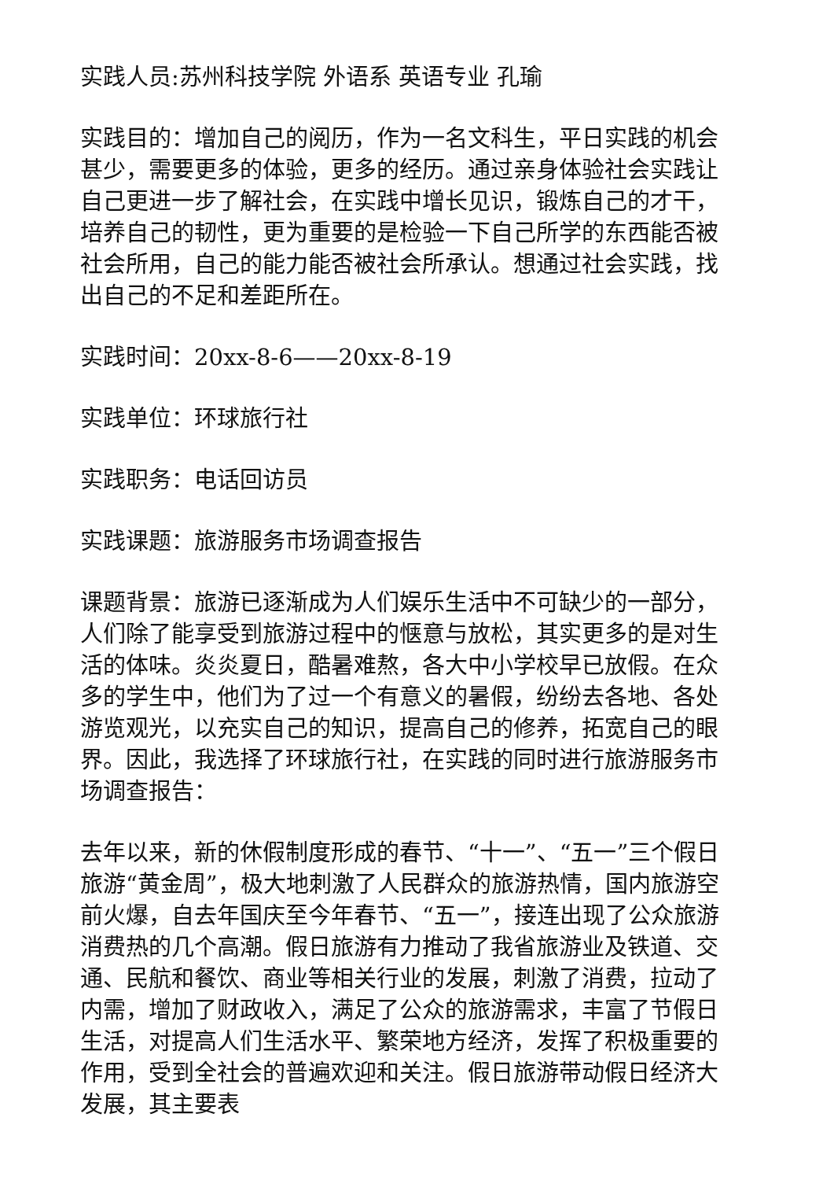实践人员:苏州科技学院 外语系 英语专业 孔瑜
实践目的：增加自己的阅历，作为一名文科生，平日实践的机会甚少，需要更多的体验，更多的经历。通过亲身体验社会实践让自己更进一步了解社会，在实践中增长见识，锻炼自己的才干，培养自己的韧性，更为重要的是检验一下自己所学的东西能否被社会所用，自己的能力能否被社会所承认。想通过社会实践，找出自己的不足和差距所在。
实践时间：20xx-8-6——20xx-8-19
实践单位：环球旅行社
实践职务：电话回访员
实践课题：旅游服务市场调查报告
课题背景：旅游已逐渐成为人们娱乐生活中不可缺少的一部分，人们除了能享受到旅游过程中的惬意与放松，其实更多的是对生活的体味。炎炎夏日，酷暑难熬，各大中小学校早已放假。在众多的学生中，他们为了过一个有意义的暑假，纷纷去各地、各处游览观光，以充实自己的知识，提高自己的修养，拓宽自己的眼界。因此，我选择了环球旅行社，在实践的同时进行旅游服务市场调查报告：
去年以来，新的休假制度形成的春节、“十一”、“五一”三个假日旅游“黄金周”，极大地刺激了人民群众的旅游热情，国内旅游空前火爆，自去年国庆至今年春节、“五一”，接连出现了公众旅游消费热的几个高潮。假日旅游有力推动了我省旅游业及铁道、交通、民航和餐饮、商业等相关行业的发展，刺激了消费，拉动了内需，增加了财政收入，满足了公众的旅游需求，丰富了节假日生活，对提高人们生活水平、繁荣地方经济，发挥了积极重要的作用，受到全社会的普遍欢迎和关注。假日旅游带动假日经济大发展，其主要表